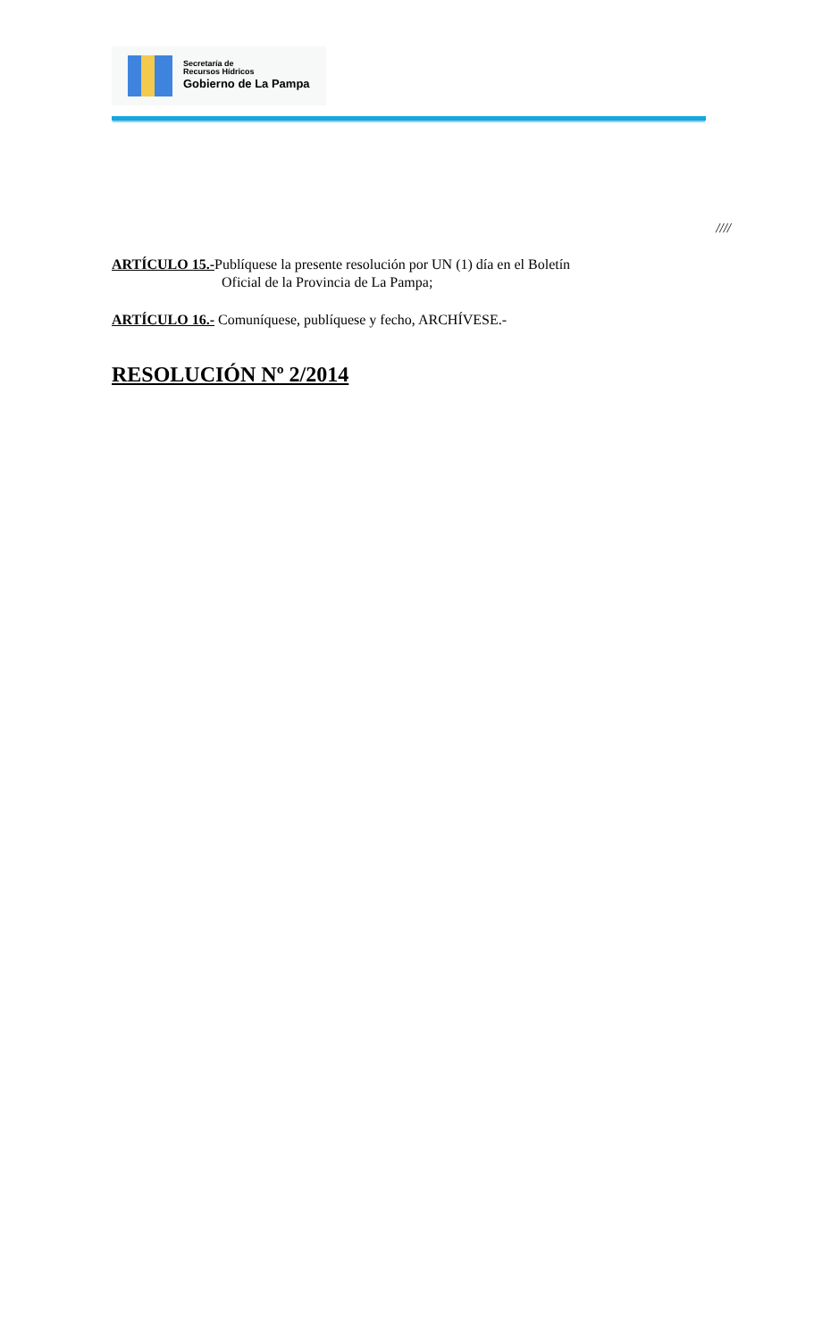Secretaría de
Recursos Hídricos
Gobierno de La Pampa
////
ARTÍCULO 15.-Publíquese la presente resolución por UN (1) día en el Boletín
Oficial de la Provincia de La Pampa;
ARTÍCULO 16.- Comuníquese, publíquese y fecho, ARCHÍVESE.-
RESOLUCIÓN Nº 2/2014